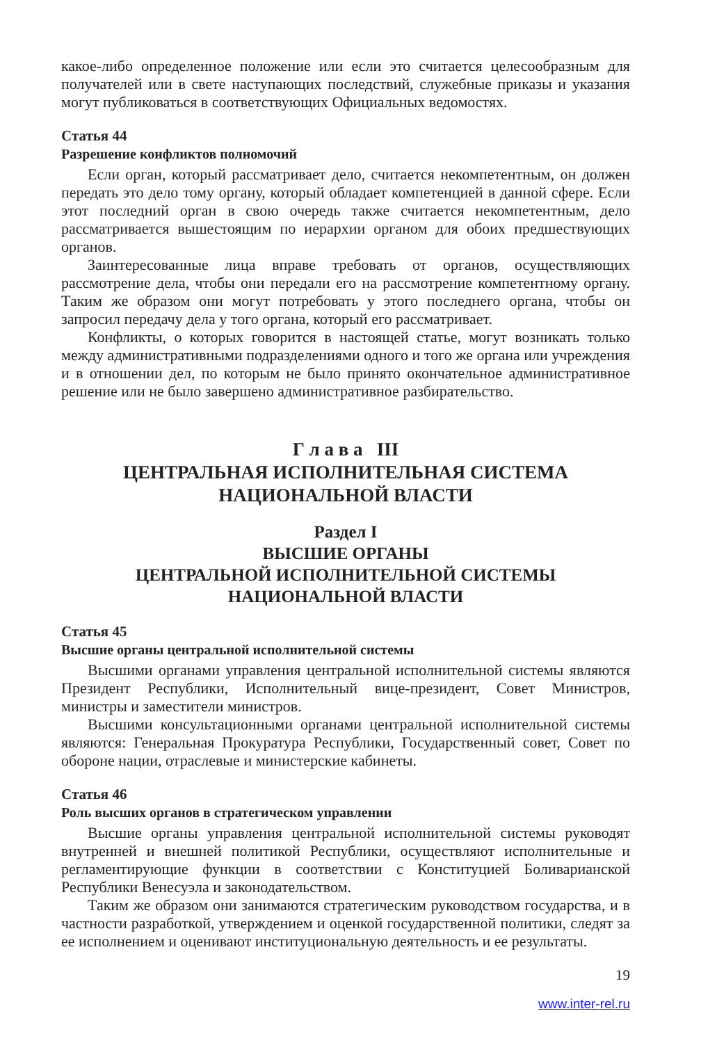какое-либо определенное положение или если это считается целесообразным для получателей или в свете наступающих последствий, служебные приказы и указания могут публиковаться в соответствующих Официальных ведомостях.
Статья 44
Разрешение конфликтов полномочий
Если орган, который рассматривает дело, считается некомпетентным, он должен передать это дело тому органу, который обладает компетенцией в данной сфере. Если этот последний орган в свою очередь также считается некомпетентным, дело рассматривается вышестоящим по иерархии органом для обоих предшествующих органов.
Заинтересованные лица вправе требовать от органов, осуществляющих рассмотрение дела, чтобы они передали его на рассмотрение компетентному органу. Таким же образом они могут потребовать у этого последнего органа, чтобы он запросил передачу дела у того органа, который его рассматривает.
Конфликты, о которых говорится в настоящей статье, могут возникать только между административными подразделениями одного и того же органа или учреждения и в отношении дел, по которым не было принято окончательное административное решение или не было завершено административное разбирательство.
Г л а в а III
ЦЕНТРАЛЬНАЯ ИСПОЛНИТЕЛЬНАЯ СИСТЕМА
НАЦИОНАЛЬНОЙ ВЛАСТИ
Раздел I
ВЫСШИЕ ОРГАНЫ
ЦЕНТРАЛЬНОЙ ИСПОЛНИТЕЛЬНОЙ СИСТЕМЫ
НАЦИОНАЛЬНОЙ ВЛАСТИ
Статья 45
Высшие органы центральной исполнительной системы
Высшими органами управления центральной исполнительной системы являются Президент Республики, Исполнительный вице-президент, Совет Министров, министры и заместители министров.
Высшими консультационными органами центральной исполнительной системы являются: Генеральная Прокуратура Республики, Государственный совет, Совет по обороне нации, отраслевые и министерские кабинеты.
Статья 46
Роль высших органов в стратегическом управлении
Высшие органы управления центральной исполнительной системы руководят внутренней и внешней политикой Республики, осуществляют исполнительные и регламентирующие функции в соответствии с Конституцией Боливарианской Республики Венесуэла и законодательством.
Таким же образом они занимаются стратегическим руководством государства, и в частности разработкой, утверждением и оценкой государственной политики, следят за ее исполнением и оценивают институциональную деятельность и ее результаты.
19
www.inter-rel.ru